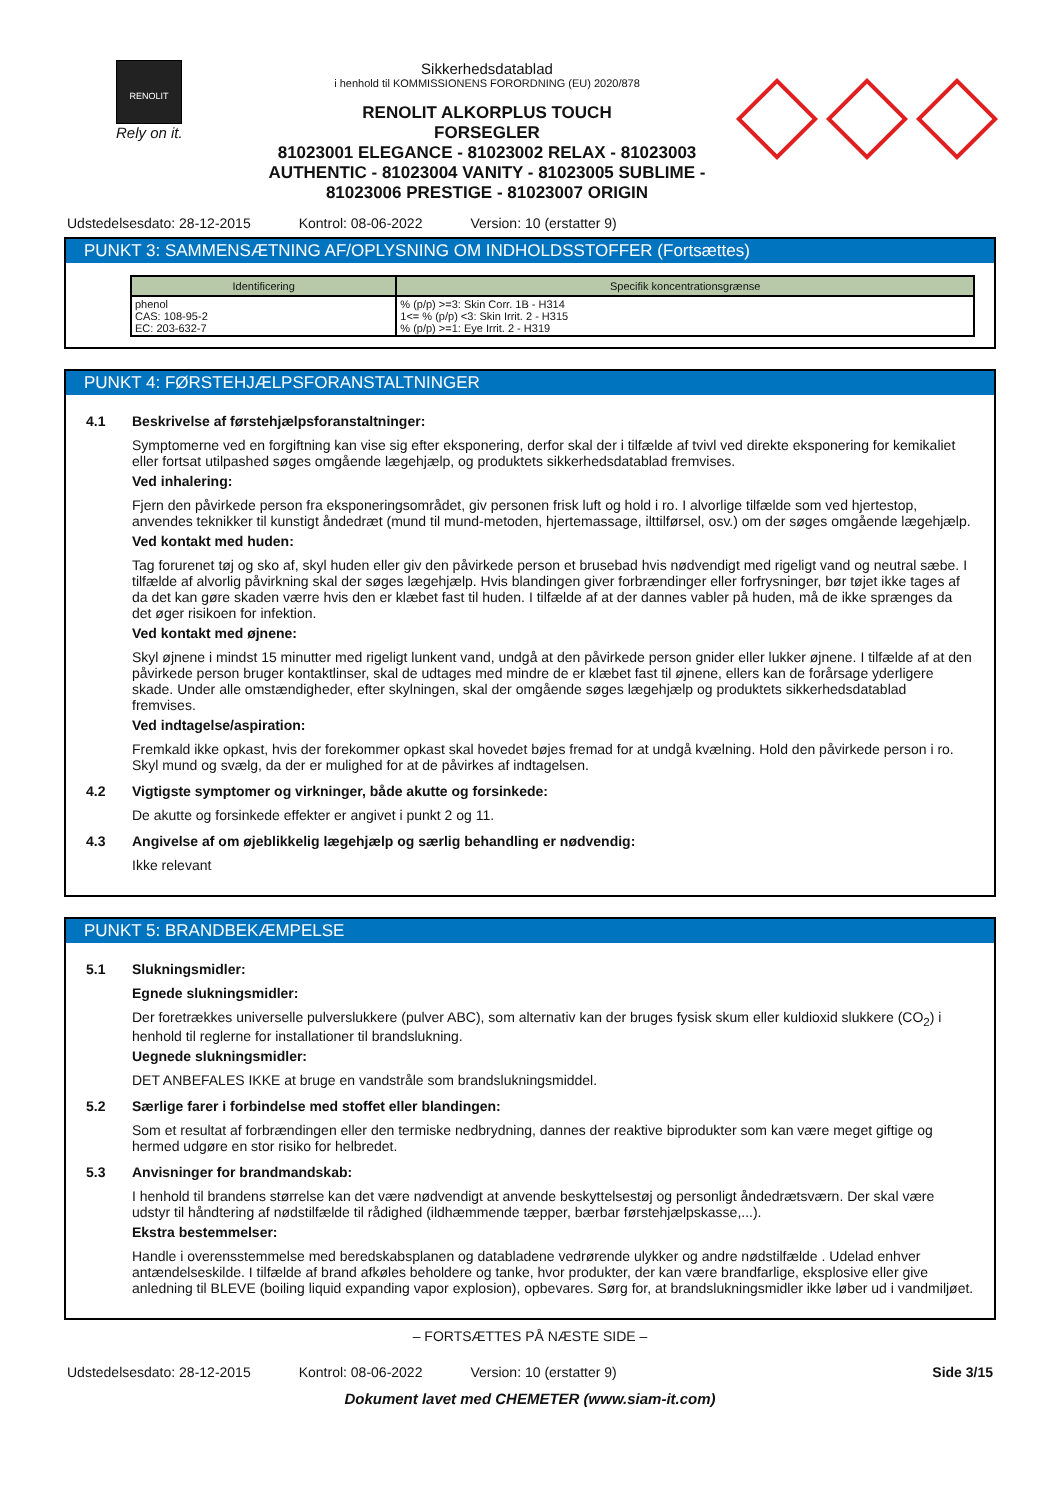RENOLIT
Rely on it.
Sikkerhedsdatablad
i henhold til KOMMISSIONENS FORORDNING (EU) 2020/878
RENOLIT ALKORPLUS TOUCH
FORSEGLER
81023001 ELEGANCE - 81023002 RELAX - 81023003 AUTHENTIC - 81023004 VANITY - 81023005 SUBLIME - 81023006 PRESTIGE - 81023007 ORIGIN
Udstedelsesdato: 28-12-2015 Kontrol: 08-06-2022 Version: 10 (erstatter 9)
PUNKT 3: SAMMENSÆTNING AF/OPLYSNING OM INDHOLDSSTOFFER (Fortsættes)
| Identificering | Specifik koncentrationsgrænse |
| --- | --- |
| phenol CAS: 108-95-2 EC: 203-632-7 | % (p/p) >=3: Skin Corr. 1B - H314 1<= % (p/p) <3: Skin Irrit. 2 - H315 % (p/p) >=1: Eye Irrit. 2 - H319 |
PUNKT 4: FØRSTEHJÆLPSFORANSTALTNINGER
4.1 Beskrivelse af førstehjælpsforanstaltninger:
Symptomerne ved en forgiftning kan vise sig efter eksponering, derfor skal der i tilfælde af tvivl ved direkte eksponering for kemikaliet eller fortsat utilpashed søges omgående lægehjælp, og produktets sikkerhedsdatablad fremvises.
Ved inhalering:
Fjern den påvirkede person fra eksponeringsområdet, giv personen frisk luft og hold i ro. I alvorlige tilfælde som ved hjertestop, anvendes teknikker til kunstigt åndedræt (mund til mund-metoden, hjertemassage, ilttilførsel, osv.) om der søges omgående lægehjælp.
Ved kontakt med huden:
Tag forurenet tøj og sko af, skyl huden eller giv den påvirkede person et brusebad hvis nødvendigt med rigeligt vand og neutral sæbe. I tilfælde af alvorlig påvirkning skal der søges lægehjælp. Hvis blandingen giver forbrændinger eller forfrysninger, bør tøjet ikke tages af da det kan gøre skaden værre hvis den er klæbet fast til huden. I tilfælde af at der dannes vabler på huden, må de ikke sprænges da det øger risikoen for infektion.
Ved kontakt med øjnene:
Skyl øjnene i mindst 15 minutter med rigeligt lunkent vand, undgå at den påvirkede person gnider eller lukker øjnene. I tilfælde af at den påvirkede person bruger kontaktlinser, skal de udtages med mindre de er klæbet fast til øjnene, ellers kan de forårsage yderligere skade. Under alle omstændigheder, efter skylningen, skal der omgående søges lægehjælp og produktets sikkerhedsdatablad fremvises.
Ved indtagelse/aspiration:
Fremkald ikke opkast, hvis der forekommer opkast skal hovedet bøjes fremad for at undgå kvælning. Hold den påvirkede person i ro. Skyl mund og svælg, da der er mulighed for at de påvirkes af indtagelsen.
4.2 Vigtigste symptomer og virkninger, både akutte og forsinkede:
De akutte og forsinkede effekter er angivet i punkt 2 og 11.
4.3 Angivelse af om øjeblikkelig lægehjælp og særlig behandling er nødvendig:
Ikke relevant
PUNKT 5: BRANDBEKÆMPELSE
5.1 Slukningsmidler:
Egnede slukningsmidler:
Der foretrækkes universelle pulverslukkere (pulver ABC), som alternativ kan der bruges fysisk skum eller kuldioxid slukkere (CO<sub>2</sub>) i henhold til reglerne for installationer til brandslukning.
Uegnede slukningsmidler:
DET ANBEFALES IKKE at bruge en vandstråle som brandslukningsmiddel.
5.2 Særlige farer i forbindelse med stoffet eller blandingen:
Som et resultat af forbrændingen eller den termiske nedbrydning, dannes der reaktive biprodukter som kan være meget giftige og hermed udgøre en stor risiko for helbredet.
5.3 Anvisninger for brandmandskab:
I henhold til brandens størrelse kan det være nødvendigt at anvende beskyttelsestøj og personligt åndedrætsværn. Der skal være udstyr til håndtering af nødstilfælde til rådighed (ildhæmmende tæpper, bærbar førstehjælpskasse,...).
Ekstra bestemmelser:
Handle i overensstemmelse med beredskabsplanen og databladene vedrørende ulykker og andre nødstilfælde . Udelad enhver antændelseskilde. I tilfælde af brand afkøles beholdere og tanke, hvor produkter, der kan være brandfarlige, eksplosive eller give anledning til BLEVE (boiling liquid expanding vapor explosion), opbevares. Sørg for, at brandslukningsmidler ikke løber ud i vandmiljøet.
– FORTSÆTTES PÅ NÆSTE SIDE –
Udstedelsesdato: 28-12-2015 Kontrol: 08-06-2022 Version: 10 (erstatter 9) Side 3/15
Dokument lavet med CHEMETER (www.siam-it.com)